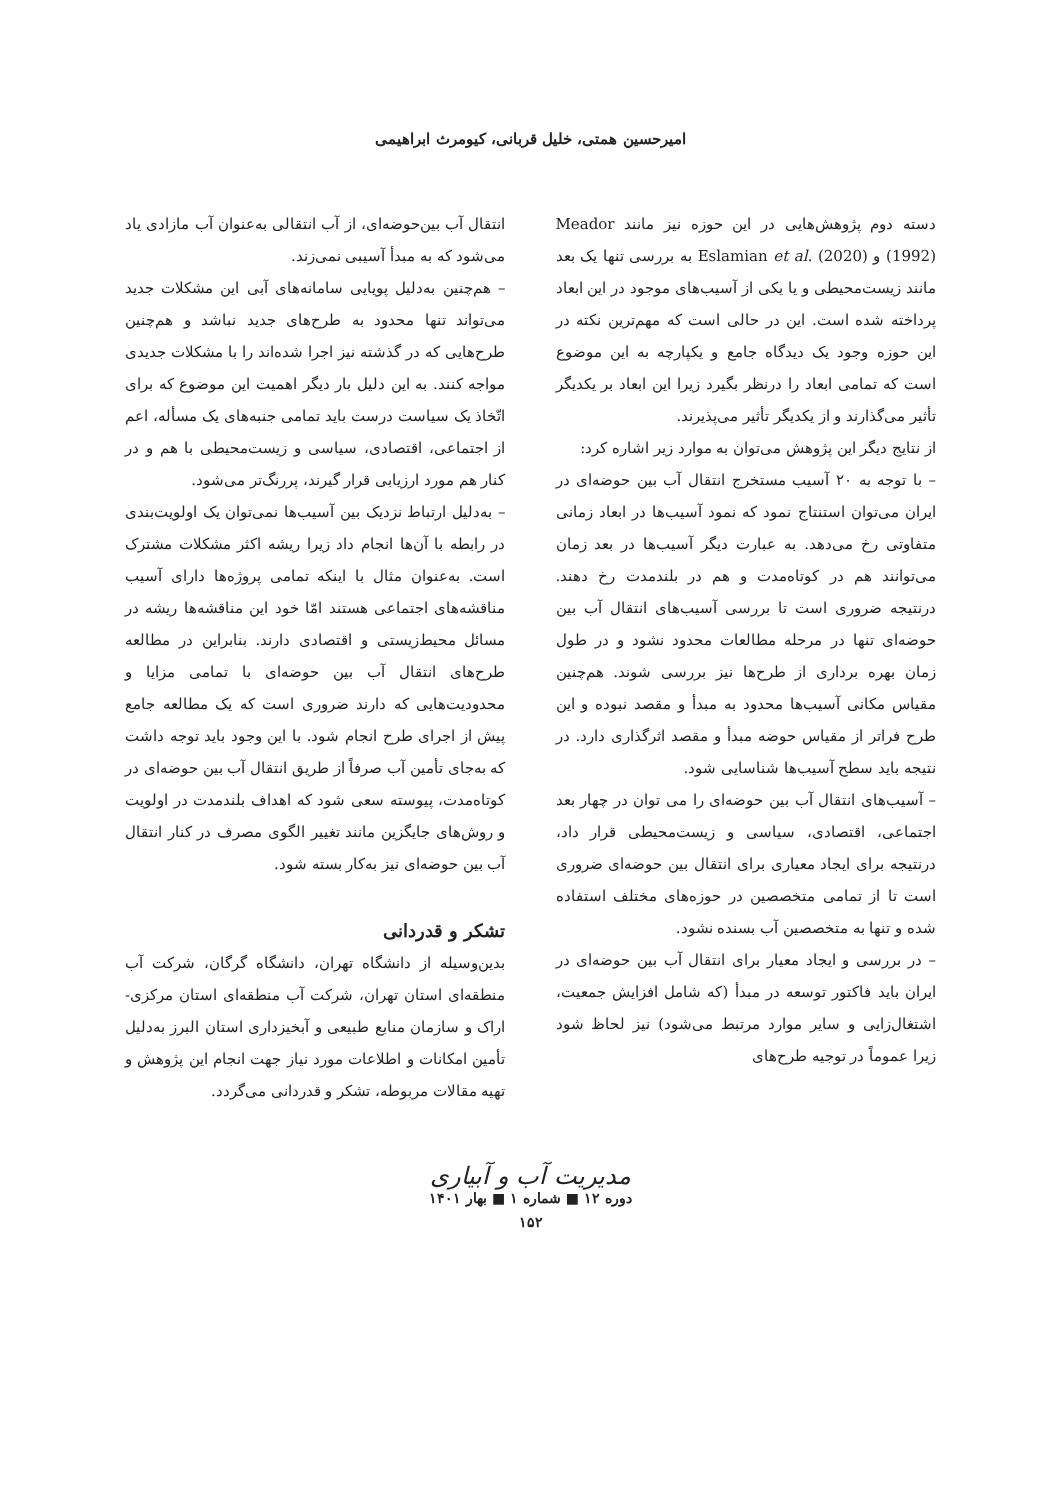امیرحسین همتی، خلیل قربانی، کیومرث ابراهیمی
دسته دوم پژوهش‌هایی در این حوزه نیز مانند Meador (1992) و Eslamian et al. (2020) به بررسی تنها یک بعد مانند زیست‌محیطی و یا یکی از آسیب‌های موجود در این ابعاد پرداخته شده است. این در حالی است که مهم‌ترین نکته در این حوزه وجود یک دیدگاه جامع و یکپارچه به این موضوع است که تمامی ابعاد را درنظر بگیرد زیرا این ابعاد بر یکدیگر تأثیر می‌گذارند و از یکدیگر تأثیر می‌پذیرند.
از نتایج دیگر این پژوهش می‌توان به موارد زیر اشاره کرد:
– با توجه به ۲۰ آسیب مستخرج انتقال آب بین حوضه‌ای در ایران می‌توان استنتاج نمود که نمود آسیب‌ها در ابعاد زمانی متفاوتی رخ می‌دهد. به عبارت دیگر آسیب‌ها در بعد زمان می‌توانند هم در کوتاه‌مدت و هم در بلندمدت رخ دهند. درنتیجه ضروری است تا بررسی آسیب‌های انتقال آب بین حوضه‌ای تنها در مرحله مطالعات محدود نشود و در طول زمان بهره برداری از طرح‌ها نیز بررسی شوند. هم‌چنین مقیاس مکانی آسیب‌ها محدود به مبدأ و مقصد نبوده و این طرح فراتر از مقیاس حوضه مبدأ و مقصد اثرگذاری دارد. در نتیجه باید سطح آسیب‌ها شناسایی شود.
– آسیب‌های انتقال آب بین حوضه‌ای را می توان در چهار بعد اجتماعی، اقتصادی، سیاسی و زیست‌محیطی قرار داد، درنتیجه برای ایجاد معیاری برای انتقال بین حوضه‌ای ضروری است تا از تمامی متخصصین در حوزه‌های مختلف استفاده شده و تنها به متخصصین آب بسنده نشود.
– در بررسی و ایجاد معیار برای انتقال آب بین حوضه‌ای در ایران باید فاکتور توسعه در مبدأ (که شامل افزایش جمعیت، اشتغال‌زایی و سایر موارد مرتبط می‌شود) نیز لحاظ شود زیرا عموماً در توجیه طرح‌های
انتقال آب بین‌حوضه‌ای، از آب انتقالی به‌عنوان آب مازادی یاد می‌شود که به مبدأ آسیبی نمی‌زند.
– هم‌چنین به‌دلیل پویایی سامانه‌های آبی این مشکلات جدید می‌تواند تنها محدود به طرح‌های جدید نباشد و هم‌چنین طرح‌هایی که در گذشته نیز اجرا شده‌اند را با مشکلات جدیدی مواجه کنند. به این دلیل بار دیگر اهمیت این موضوع که برای اتّخاذ یک سیاست درست باید تمامی جنبه‌های یک مسأله، اعم از اجتماعی، اقتصادی، سیاسی و زیست‌محیطی با هم و در کنار هم مورد ارزیابی قرار گیرند، پررنگ‌تر می‌شود.
– به‌دلیل ارتباط نزدیک بین آسیب‌ها نمی‌توان یک اولویت‌بندی در رابطه با آن‌ها انجام داد زیرا ریشه اکثر مشکلات مشترک است. به‌عنوان مثال با اینکه تمامی پروژه‌ها دارای آسیب مناقشه‌های اجتماعی هستند امّا خود این مناقشه‌ها ریشه در مسائل محیط‌زیستی و اقتصادی دارند. بنابراین در مطالعه طرح‌های انتقال آب بین حوضه‌ای با تمامی مزایا و محدودیت‌هایی که دارند ضروری است که یک مطالعه جامع پیش از اجرای طرح انجام شود. با این وجود باید توجه داشت که به‌جای تأمین آب صرفاً از طریق انتقال آب بین حوضه‌ای در کوتاه‌مدت، پیوسته سعی شود که اهداف بلندمدت در اولویت و روش‌های جایگزین مانند تغییر الگوی مصرف در کنار انتقال آب بین حوضه‌ای نیز به‌کار بسته شود.
تشکر و قدردانی
بدین‌وسیله از دانشگاه تهران، دانشگاه گرگان، شرکت آب منطقه‌ای استان تهران، شرکت آب منطقه‌ای استان مرکزی- اراک و سازمان منابع طبیعی و آبخیزداری استان البرز به‌دلیل تأمین امکانات و اطلاعات مورد نیاز جهت انجام این پژوهش و تهیه مقالات مربوطه، تشکر و قدردانی می‌گردد.
مدیریت آب و آبیاری
دوره ۱۲ ■ شماره ۱ ■ بهار ۱۴۰۱
۱۵۲